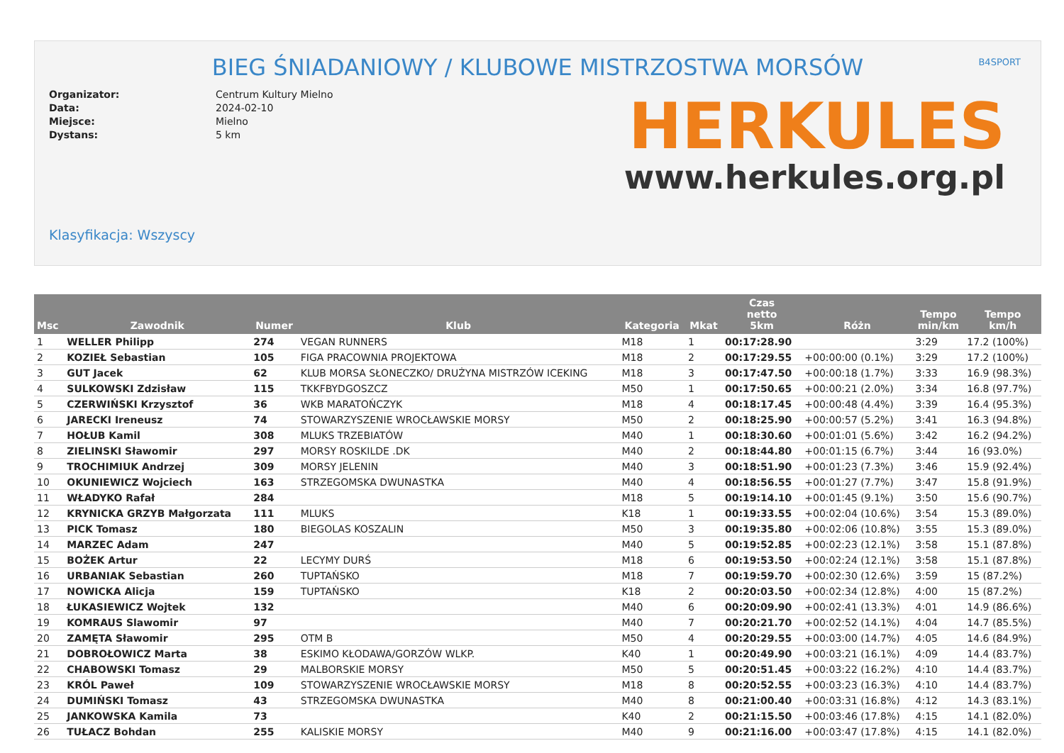B4SPORT
BIEG ŚNIADANIOWY / KLUBOWE MISTRZOSTWA MORSÓW
Organizator: Centrum Kultury Mielno Data: 2024-02-10 Miejsce: Mielno Dystans: 5 km
HERKULES
www.herkules.org.pl
Klasyfikacja: Wszyscy
| Msc | Zawodnik | Numer | Klub | Kategoria | Mkat | Czas netto 5km | Różn | Tempo min/km | Tempo km/h |
| --- | --- | --- | --- | --- | --- | --- | --- | --- | --- |
| 1 | WELLER Philipp | 274 | VEGAN RUNNERS | M18 | 1 | 00:17:28.90 | | 3:29 | 17.2 (100%) |
| 2 | KOZIEŁ Sebastian | 105 | FIGA PRACOWNIA PROJEKTOWA | M18 | 2 | 00:17:29.55 | +00:00:00 (0.1%) | 3:29 | 17.2 (100%) |
| 3 | GUT Jacek | 62 | KLUB MORSA SŁONECZKO/ DRUŻYNA MISTRZÓW ICEKING | M18 | 3 | 00:17:47.50 | +00:00:18 (1.7%) | 3:33 | 16.9 (98.3%) |
| 4 | SULKOWSKI Zdzisław | 115 | TKKFBYDGOSZCZ | M50 | 1 | 00:17:50.65 | +00:00:21 (2.0%) | 3:34 | 16.8 (97.7%) |
| 5 | CZERWIŃSKI Krzysztof | 36 | WKB MARATOŃCZYK | M18 | 4 | 00:18:17.45 | +00:00:48 (4.4%) | 3:39 | 16.4 (95.3%) |
| 6 | JARECKI Ireneusz | 74 | STOWARZYSZENIE WROCŁAWSKIE MORSY | M50 | 2 | 00:18:25.90 | +00:00:57 (5.2%) | 3:41 | 16.3 (94.8%) |
| 7 | HOŁUB Kamil | 308 | MLUKS TRZEBIATÓW | M40 | 1 | 00:18:30.60 | +00:01:01 (5.6%) | 3:42 | 16.2 (94.2%) |
| 8 | ZIELINSKI Sławomir | 297 | MORSY ROSKILDE .DK | M40 | 2 | 00:18:44.80 | +00:01:15 (6.7%) | 3:44 | 16 (93.0%) |
| 9 | TROCHIMIUK Andrzej | 309 | MORSY JELENIN | M40 | 3 | 00:18:51.90 | +00:01:23 (7.3%) | 3:46 | 15.9 (92.4%) |
| 10 | OKUNIEWICZ Wojciech | 163 | STRZEGOMSKA DWUNASTKA | M40 | 4 | 00:18:56.55 | +00:01:27 (7.7%) | 3:47 | 15.8 (91.9%) |
| 11 | WŁADYKO Rafał | 284 | | M18 | 5 | 00:19:14.10 | +00:01:45 (9.1%) | 3:50 | 15.6 (90.7%) |
| 12 | KRYNICKA GRZYB Małgorzata | 111 | MLUKS | K18 | 1 | 00:19:33.55 | +00:02:04 (10.6%) | 3:54 | 15.3 (89.0%) |
| 13 | PICK Tomasz | 180 | BIEGOLAS KOSZALIN | M50 | 3 | 00:19:35.80 | +00:02:06 (10.8%) | 3:55 | 15.3 (89.0%) |
| 14 | MARZEC Adam | 247 | | M40 | 5 | 00:19:52.85 | +00:02:23 (12.1%) | 3:58 | 15.1 (87.8%) |
| 15 | BOŻEK Artur | 22 | LECYMY DURŚ | M18 | 6 | 00:19:53.50 | +00:02:24 (12.1%) | 3:58 | 15.1 (87.8%) |
| 16 | URBANIAK Sebastian | 260 | TUPTAŃSKO | M18 | 7 | 00:19:59.70 | +00:02:30 (12.6%) | 3:59 | 15 (87.2%) |
| 17 | NOWICKA Alicja | 159 | TUPTAŃSKO | K18 | 2 | 00:20:03.50 | +00:02:34 (12.8%) | 4:00 | 15 (87.2%) |
| 18 | ŁUKASIEWICZ Wojtek | 132 | | M40 | 6 | 00:20:09.90 | +00:02:41 (13.3%) | 4:01 | 14.9 (86.6%) |
| 19 | KOMRAUS Slawomir | 97 | | M40 | 7 | 00:20:21.70 | +00:02:52 (14.1%) | 4:04 | 14.7 (85.5%) |
| 20 | ZAMĘTA Sławomir | 295 | OTM B | M50 | 4 | 00:20:29.55 | +00:03:00 (14.7%) | 4:05 | 14.6 (84.9%) |
| 21 | DOBROŁOWICZ Marta | 38 | ESKIMO KŁODAWA/GORZÓW WLKP. | K40 | 1 | 00:20:49.90 | +00:03:21 (16.1%) | 4:09 | 14.4 (83.7%) |
| 22 | CHABOWSKI Tomasz | 29 | MALBORSKIE MORSY | M50 | 5 | 00:20:51.45 | +00:03:22 (16.2%) | 4:10 | 14.4 (83.7%) |
| 23 | KRÓL Paweł | 109 | STOWARZYSZENIE WROCŁAWSKIE MORSY | M18 | 8 | 00:20:52.55 | +00:03:23 (16.3%) | 4:10 | 14.4 (83.7%) |
| 24 | DUMIŃSKI Tomasz | 43 | STRZEGOMSKA DWUNASTKA | M40 | 8 | 00:21:00.40 | +00:03:31 (16.8%) | 4:12 | 14.3 (83.1%) |
| 25 | JANKOWSKA Kamila | 73 | | K40 | 2 | 00:21:15.50 | +00:03:46 (17.8%) | 4:15 | 14.1 (82.0%) |
| 26 | TUŁACZ Bohdan | 255 | KALISKIE MORSY | M40 | 9 | 00:21:16.00 | +00:03:47 (17.8%) | 4:15 | 14.1 (82.0%) |